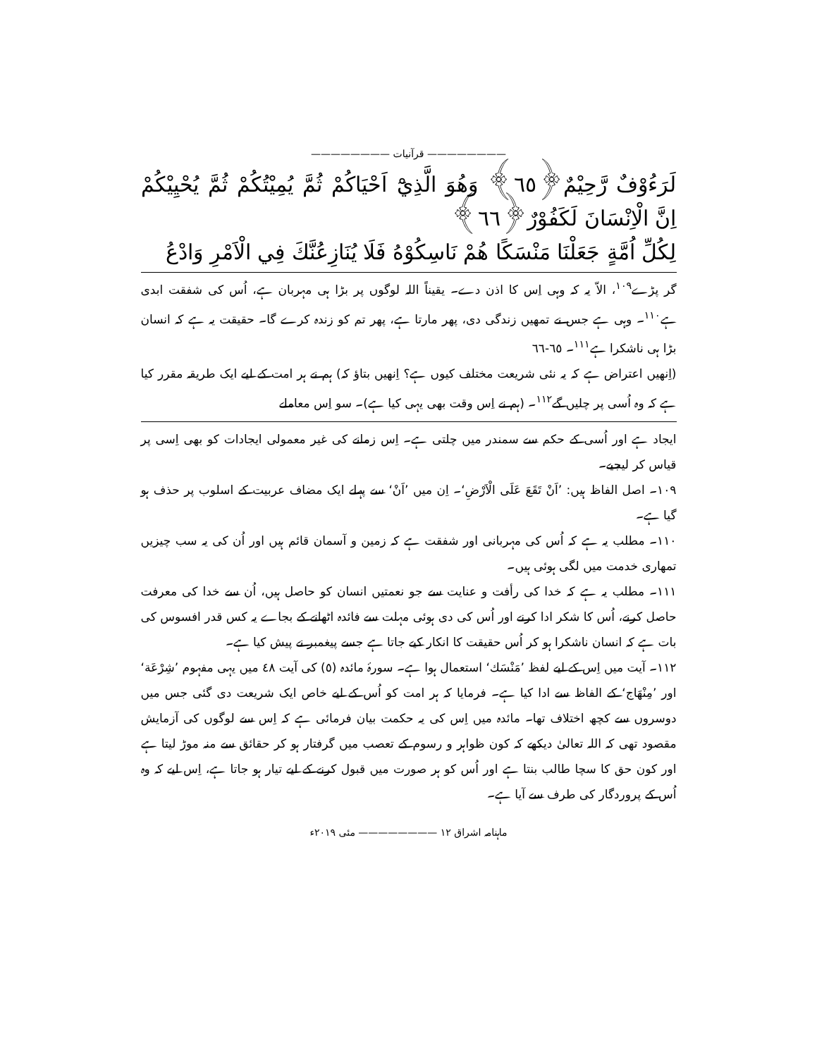———————— قرآنیات ————————
لَرَءُوْفٌ رَّحِيْمٌ﴿٦٥﴾ وَهُوَ الَّذِيْٓ اَحْيَاكُمْ ثُمَّ يُمِيْتُكُمْ ثُمَّ يُحْيِيْكُمْ اِنَّ الْاِنْسَانَ لَكَفُوْرٌ﴿٦٦﴾
لِكُلِّ اُمَّةٍ جَعَلْنَا مَنْسَكًا هُمْ نَاسِكُوْهُ فَلَا يُنَازِعُنَّكَ فِي الْاَمْرِ وَادْعُ
گر پڑے<sup>١٠٩</sup>، الاّ یہ کہ وہی اِس کا اذن دے۔ یقیناً اللہ لوگوں پر بڑا ہی مہربان ہے، اُس کی شفقت ابدی ہے<sup>١١٠</sup>۔ وہی ہے جس نے تمھیں زندگی دی، پھر مارتا ہے، پھر تم کو زندہ کرے گا۔ حقیقت یہ ہے کہ انسان بڑا ہی ناشکرا ہے<sup>١١١</sup>۔ ٦٥-٦٦
(اِنھیں اعتراض ہے کہ یہ نئی شریعت مختلف کیوں ہے؟ اِنھیں بتاؤ کہ) ہم نے ہر امت کے لیے ایک طریقہ مقرر کیا ہے کہ وہ اُسی پر چلیں گے<sup>١١٢</sup>۔ (ہم نے اِس وقت بھی یہی کیا ہے)۔ سو اِس معاملے
ایجاد ہے اور اُسی کے حکم سے سمندر میں چلتی ہے۔ اِس زمانے کی غیر معمولی ایجادات کو بھی اِسی پر قیاس کر لیجیے۔
١٠٩۔ اصل الفاظ ہیں: ’اَنْ تَقَعَ عَلَى الْاَرْضِ‘۔ اِن میں ’اَنْ‘ سے پہلے ایک مضاف عربیت کے اسلوب پر حذف ہو گیا ہے۔
١١٠۔ مطلب یہ ہے کہ اُس کی مہربانی اور شفقت ہے کہ زمین و آسمان قائم ہیں اور اُن کی یہ سب چیزیں تمھاری خدمت میں لگی ہوئی ہیں۔
١١١۔ مطلب یہ ہے کہ خدا کی رأفت و عنایت سے جو نعمتیں انسان کو حاصل ہیں، اُن سے خدا کی معرفت حاصل کرنے، اُس کا شکر ادا کرنے اور اُس کی دی ہوئی مہلت سے فائدہ اٹھانے کے بجاے یہ کس قدر افسوس کی بات ہے کہ انسان ناشکرا ہو کر اُس حقیقت کا انکار کیے جاتا ہے جسے پیغمبر نے پیش کیا ہے۔
١١٢۔ آیت میں اِس کے لیے لفظ ’مَنْسَك‘ استعمال ہوا ہے۔ سورۂ مائدہ (٥) کی آیت ٤٨ میں یہی مفہوم ’شِرْعَة‘ اور ’مِنْهَاج‘ کے الفاظ سے ادا کیا ہے۔ فرمایا کہ ہر امت کو اُس کے لیے خاص ایک شریعت دی گئی جس میں دوسروں سے کچھ اختلاف تھا۔ مائدہ میں اِس کی یہ حکمت بیان فرمائی ہے کہ اِس سے لوگوں کی آزمایش مقصود تھی کہ اللہ تعالیٰ دیکھے کہ کون ظواہر و رسوم کے تعصب میں گرفتار ہو کر حقائق سے منہ موڑ لیتا ہے اور کون حق کا سچا طالب بنتا ہے اور اُس کو ہر صورت میں قبول کرنے کے لیے تیار ہو جاتا ہے، اِس لیے کہ وہ اُس کے پروردگار کی طرف سے آیا ہے۔
ماہنامہ اشراق ١٢ ———————— مئی ٢٠١٩ء